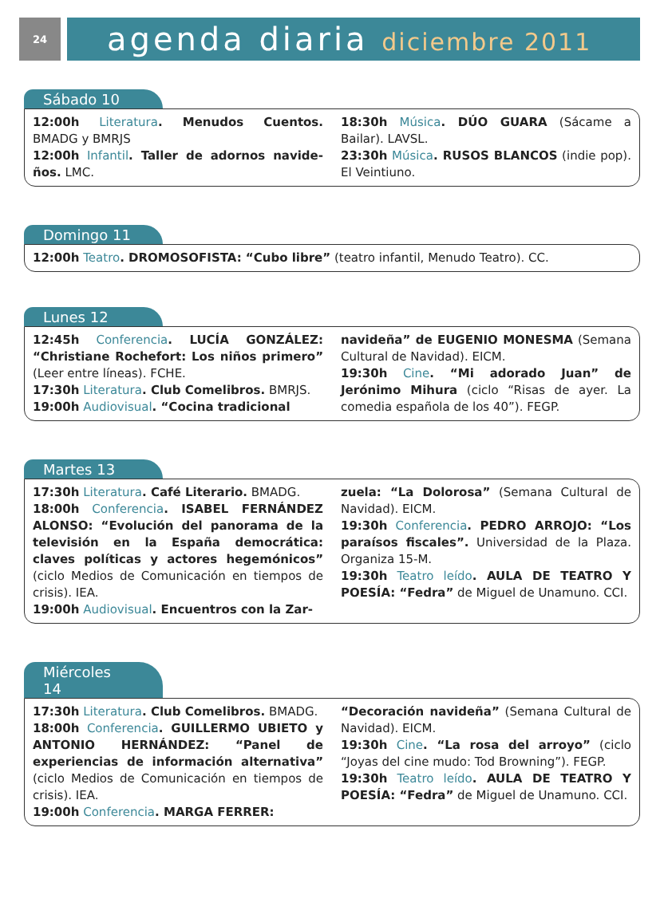24
agenda diaria diciembre 2011
Sábado 10
12:00h Literatura. Menudos Cuentos. BMADG y BMRJS
12:00h Infantil. Taller de adornos navide-ños. LMC.
18:30h Música. DÚO GUARA (Sácame a Bailar). LAVSL.
23:30h Música. RUSOS BLANCOS (indie pop). El Veintiuno.
Domingo 11
12:00h Teatro. DROMOSOFISTA: “Cubo libre” (teatro infantil, Menudo Teatro). CC.
Lunes 12
12:45h Conferencia. LUCÍA GONZÁLEZ: “Christiane Rochefort: Los niños primero” (Leer entre líneas). FCHE.
17:30h Literatura. Club Comelibros. BMRJS.
19:00h Audiovisual. “Cocina tradicional
navideña” de EUGENIO MONESMA (Semana Cultural de Navidad). EICM.
19:30h Cine. “Mi adorado Juan” de Jerónimo Mihura (ciclo “Risas de ayer. La comedia española de los 40”). FEGP.
Martes 13
17:30h Literatura. Café Literario. BMADG.
18:00h Conferencia. ISABEL FERNÁNDEZ ALONSO: “Evolución del panorama de la televisión en la España democrática: claves políticas y actores hegemónicos” (ciclo Medios de Comunicación en tiempos de crisis). IEA.
19:00h Audiovisual. Encuentros con la Zar-
zuela: “La Dolorosa” (Semana Cultural de Navidad). EICM.
19:30h Conferencia. PEDRO ARROJO: “Los paraísos fiscales”. Universidad de la Plaza. Organiza 15-M.
19:30h Teatro leído. AULA DE TEATRO Y POESÍA: “Fedra” de Miguel de Unamuno. CCI.
Miércoles 14
17:30h Literatura. Club Comelibros. BMADG.
18:00h Conferencia. GUILLERMO UBIETO y ANTONIO HERNÁNDEZ: “Panel de experiencias de información alternativa” (ciclo Medios de Comunicación en tiempos de crisis). IEA.
19:00h Conferencia. MARGA FERRER:
“Decoración navideña” (Semana Cultural de Navidad). EICM.
19:30h Cine. “La rosa del arroyo” (ciclo “Joyas del cine mudo: Tod Browning”). FEGP.
19:30h Teatro leído. AULA DE TEATRO Y POESÍA: “Fedra” de Miguel de Unamuno. CCI.